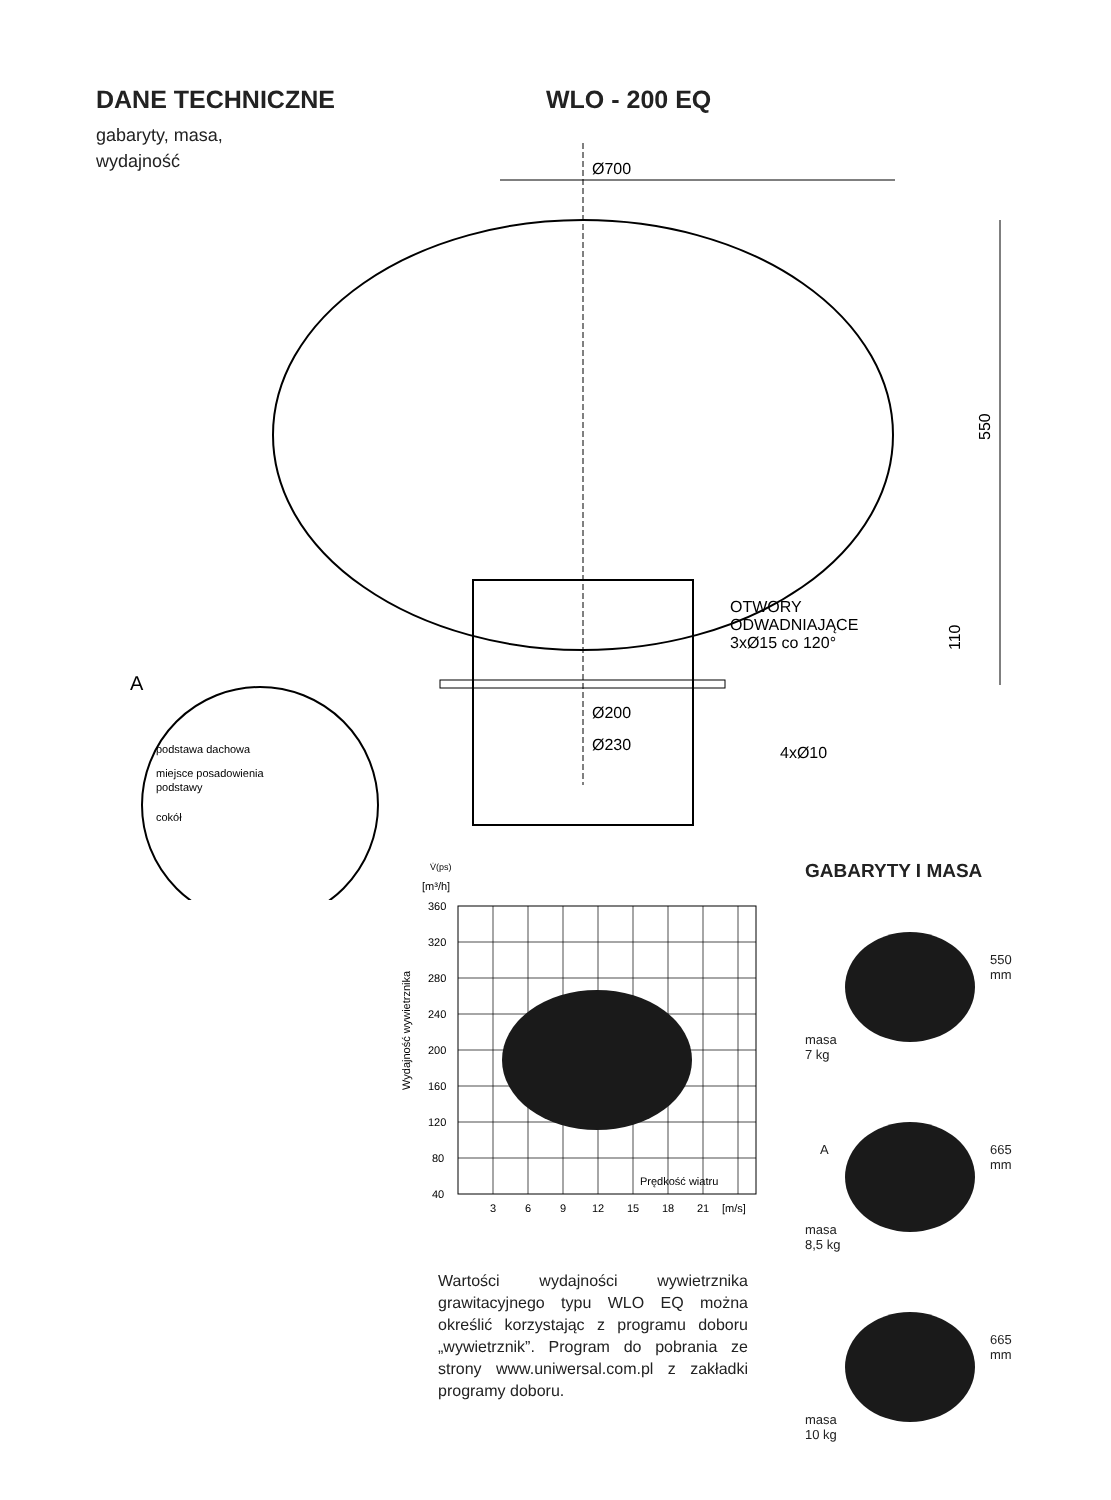DANE TECHNICZNE WLO - 200 EQ
gabaryty, masa,
wydajność
Ø700
550
110
OTWORY
ODWADNIAJĄCE
3xØ15 co 120°
Ø200
Ø230
4xØ10
A
podstawa dachowa
miejsce posadowienia
podstawy
cokół
V̇(ps)
[m³/h]
Wydajność wywietrznika
360
320
280
240
200
160
120
80
40
Prędkość wiatru
3
6
9
12
15
18
21
[m/s]
Wartości wydajności wywietrznika grawitacyjnego typu WLO EQ można określić korzystając z programu doboru „wywietrznik”. Program do pobrania ze strony www.uniwersal.com.pl z zakładki programy doboru.
GABARYTY I MASA
550 mm
masa
7 kg
A 665 mm
masa
8,5 kg
665 mm
masa
10 kg